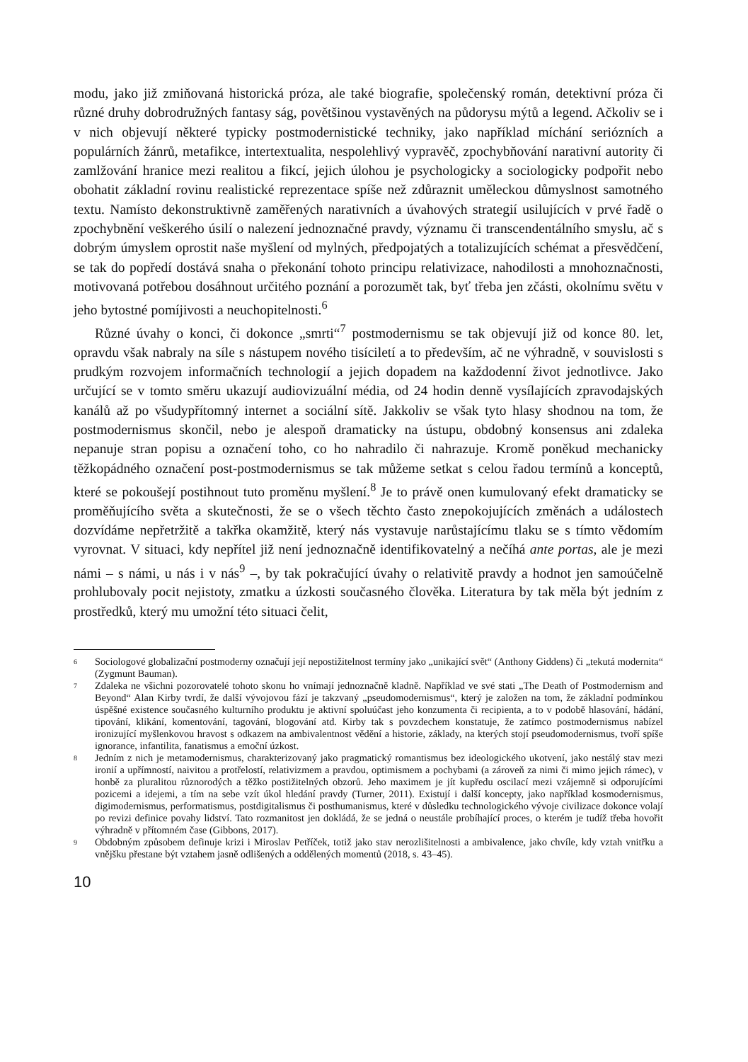modu, jako již zmiňovaná historická próza, ale také biografie, společenský román, detektivní próza či různé druhy dobrodružných fantasy ság, povětšinou vystavěných na půdorysu mýtů a legend. Ačkoliv se i v nich objevují některé typicky postmodernistické techniky, jako například míchání seriózních a populárních žánrů, metafikce, intertextualita, nespolehlivý vypravěč, zpochybňování narativní autority či zamlžování hranice mezi realitou a fikcí, jejich úlohou je psychologicky a sociologicky podpořit nebo obohatit základní rovinu realistické reprezentace spíše než zdůraznit uměleckou důmyslnost samotného textu. Namísto dekonstruktivně zaměřených narativních a úvahových strategií usilujících v prvé řadě o zpochybnění veškerého úsilí o nalezení jednoznačné pravdy, významu či transcendentálního smyslu, ač s dobrým úmyslem oprostit naše myšlení od mylných, předpojatých a totalizujících schémat a přesvědčení, se tak do popředí dostává snaha o překonání tohoto principu relativizace, nahodilosti a mnohoznačnosti, motivovaná potřebou dosáhnout určitého poznání a porozumět tak, byť třeba jen zčásti, okolnímu světu v jeho bytostné pomíjivosti a neuchopitelnosti.<sup>6</sup>
Různé úvahy o konci, či dokonce „smrti“<sup>7</sup> postmodernismu se tak objevují již od konce 80. let, opravdu však nabraly na síle s nástupem nového tisíciletí a to především, ač ne výhradně, v souvislosti s prudkým rozvojem informačních technologií a jejich dopadem na každodenní život jednotlivce. Jako určující se v tomto směru ukazují audiovizuální média, od 24 hodin denně vysílajících zpravodajských kanálů až po všudypřítomný internet a sociální sítě. Jakkoliv se však tyto hlasy shodnou na tom, že postmodernismus skončil, nebo je alespoň dramaticky na ústupu, obdobný konsensus ani zdaleka nepanuje stran popisu a označení toho, co ho nahradilo či nahrazuje. Kromě poněkud mechanicky těžkopádného označení post-postmodernismus se tak můžeme setkat s celou řadou termínů a konceptů, které se pokoušejí postihnout tuto proměnu myšlení.<sup>8</sup> Je to právě onen kumulovaný efekt dramaticky se proměňujícího světa a skutečnosti, že se o všech těchto často znepokojujících změnách a událostech dozvídáme nepřetržitě a takřka okamžitě, který nás vystavuje narůstajícímu tlaku se s tímto vědomím vyrovnat. V situaci, kdy nepřítel již není jednoznačně identifikovatelný a nečíhá ante portas, ale je mezi námi – s námi, u nás i v nás<sup>9</sup> –, by tak pokračující úvahy o relativitě pravdy a hodnot jen samoúčelně prohlubovaly pocit nejistoty, zmatku a úzkosti současného člověka. Literatura by tak měla být jedním z prostředků, který mu umožní této situaci čelit,
6 Sociologové globalizační postmoderny označují její nepostižitelnost termíny jako „unikající svět“ (Anthony Giddens) či „tekutá modernita“ (Zygmunt Bauman).
7 Zdaleka ne všichni pozorovatelé tohoto skonu ho vnímají jednoznačně kladně. Například ve své stati „The Death of Postmodernism and Beyond“ Alan Kirby tvrdí, že další vývojovou fází je takzvaný „pseudomodernismus“, který je založen na tom, že základní podmínkou úspěšné existence současného kulturního produktu je aktivní spoluúčast jeho konzumenta či recipienta, a to v podobě hlasování, hádání, tipování, klikání, komentování, tagování, blogování atd. Kirby tak s povzdechem konstatuje, že zatímco postmodernismus nabízel ironizující myšlenkovou hravost s odkazem na ambivalentnost vědění a historie, základy, na kterých stojí pseudomodernismus, tvoří spíše ignorance, infantilita, fanatismus a emoční úzkost.
8 Jedním z nich je metamodernismus, charakterizovaný jako pragmatický romantismus bez ideologického ukotvení, jako nestálý stav mezi ironií a upřímností, naivitou a protřelostí, relativizmem a pravdou, optimismem a pochybami (a zároveň za nimi či mimo jejich rámec), v honbě za pluralitou různorodých a těžko postižitelných obzorů. Jeho maximem je jít kupředu oscilací mezi vzájemně si odporujícími pozicemi a idejemi, a tím na sebe vzít úkol hledání pravdy (Turner, 2011). Existují i další koncepty, jako například kosmodernismus, digimodernismus, performatismus, postdigitalismus či posthumanismus, které v důsledku technologického vývoje civilizace dokonce volají po revizi definice povahy lidství. Tato rozmanitost jen dokládá, že se jedná o neustále probíhající proces, o kterém je tudíž třeba hovořit výhradně v přítomném čase (Gibbons, 2017).
9 Obdobným způsobem definuje krizi i Miroslav Petříček, totiž jako stav nerozlišitelnosti a ambivalence, jako chvíle, kdy vztah vnitřku a vnějšku přestane být vztahem jasně odlišených a oddělených momentů (2018, s. 43–45).
10